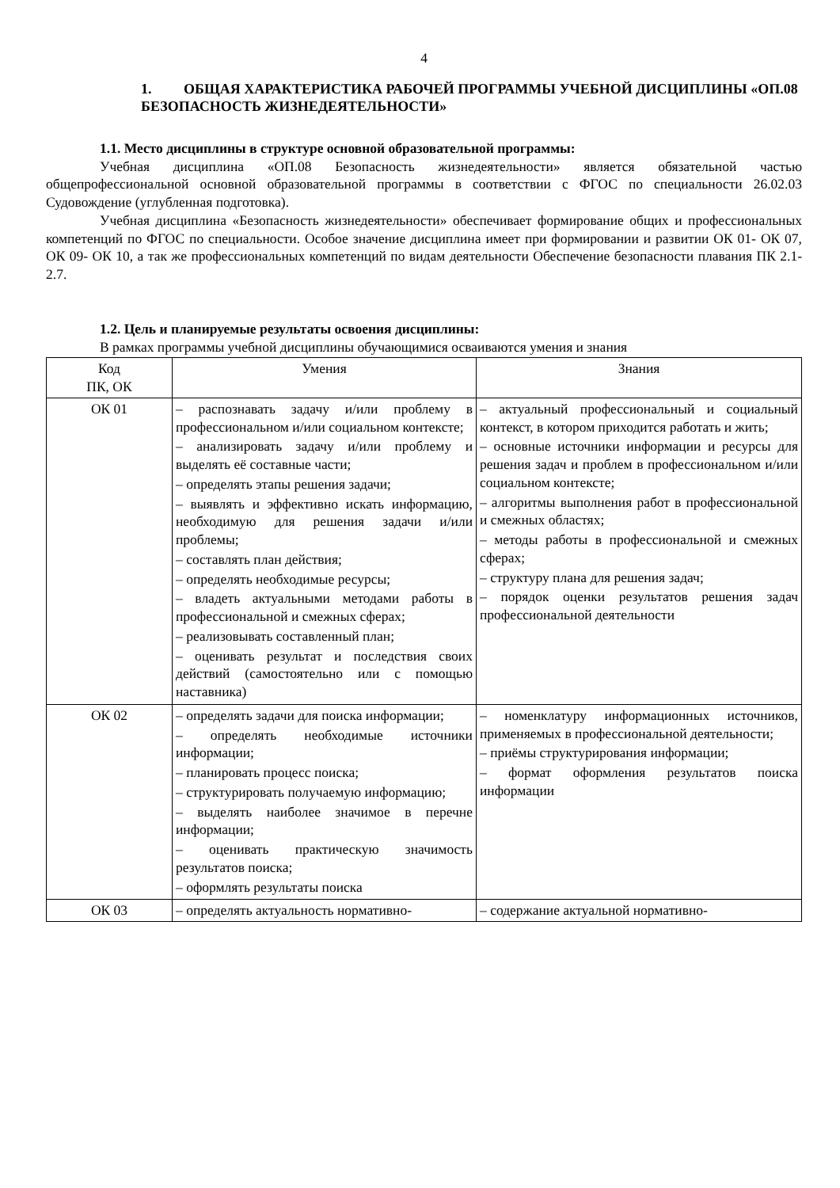4
1. ОБЩАЯ ХАРАКТЕРИСТИКА РАБОЧЕЙ ПРОГРАММЫ УЧЕБНОЙ ДИСЦИПЛИНЫ «ОП.08 БЕЗОПАСНОСТЬ ЖИЗНЕДЕЯТЕЛЬНОСТИ»
1.1. Место дисциплины в структуре основной образовательной программы:
Учебная дисциплина «ОП.08 Безопасность жизнедеятельности» является обязательной частью общепрофессиональной основной образовательной программы в соответствии с ФГОС по специальности 26.02.03 Судовождение (углубленная подготовка).
Учебная дисциплина «Безопасность жизнедеятельности» обеспечивает формирование общих и профессиональных компетенций по ФГОС по специальности. Особое значение дисциплина имеет при формировании и развитии ОК 01- ОК 07, ОК 09- ОК 10, а так же профессиональных компетенций по видам деятельности Обеспечение безопасности плавания ПК 2.1-2.7.
1.2. Цель и планируемые результаты освоения дисциплины:
В рамках программы учебной дисциплины обучающимися осваиваются умения и знания
| Код ПК, ОК | Умения | Знания |
| ОК 01 | – распознавать задачу и/или проблему в профессиональном и/или социальном контексте; – анализировать задачу и/или проблему и выделять её составные части; – определять этапы решения задачи; – выявлять и эффективно искать информацию, необходимую для решения задачи и/или проблемы; – составлять план действия; – определять необходимые ресурсы; – владеть актуальными методами работы в профессиональной и смежных сферах; – реализовывать составленный план; – оценивать результат и последствия своих действий (самостоятельно или с помощью наставника) | – актуальный профессиональный и социальный контекст, в котором приходится работать и жить; – основные источники информации и ресурсы для решения задач и проблем в профессиональном и/или социальном контексте; – алгоритмы выполнения работ в профессиональной и смежных областях; – методы работы в профессиональной и смежных сферах; – структуру плана для решения задач; – порядок оценки результатов решения задач профессиональной деятельности |
| ОК 02 | – определять задачи для поиска информации; – определять необходимые источники информации; – планировать процесс поиска; – структурировать получаемую информацию; – выделять наиболее значимое в перечне информации; – оценивать практическую значимость результатов поиска; – оформлять результаты поиска | – номенклатуру информационных источников, применяемых в профессиональной деятельности; – приёмы структурирования информации; – формат оформления результатов поиска информации |
| ОК 03 | – определять актуальность нормативно- | – содержание актуальной нормативно- |